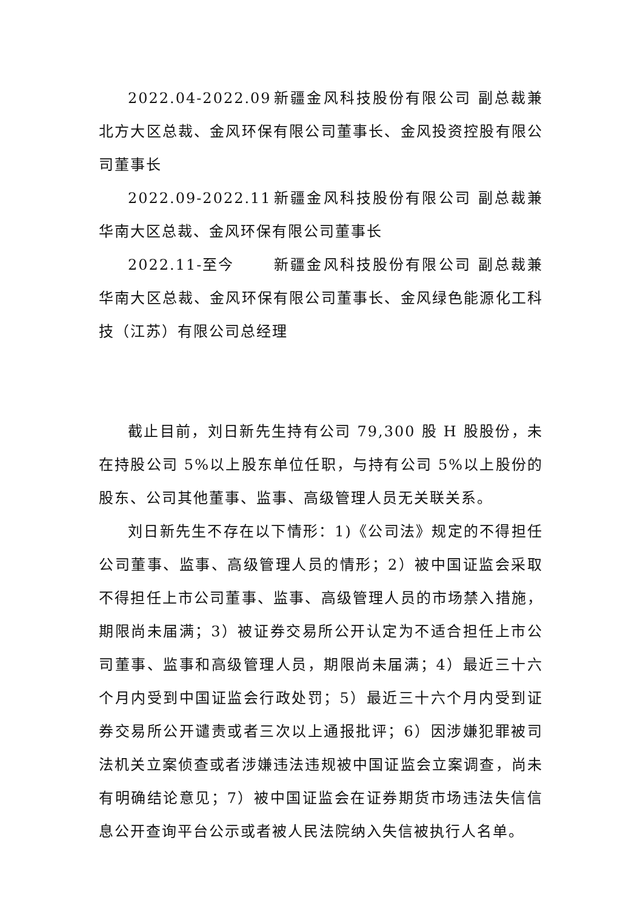2022.04-2022.09 新疆金风科技股份有限公司 副总裁兼北方大区总裁、金风环保有限公司董事长、金风投资控股有限公司董事长
2022.09-2022.11 新疆金风科技股份有限公司 副总裁兼华南大区总裁、金风环保有限公司董事长
2022.11-至今 新疆金风科技股份有限公司 副总裁兼华南大区总裁、金风环保有限公司董事长、金风绿色能源化工科技（江苏）有限公司总经理
截止目前，刘日新先生持有公司 79,300 股 H 股股份，未在持股公司 5%以上股东单位任职，与持有公司 5%以上股份的股东、公司其他董事、监事、高级管理人员无关联关系。
刘日新先生不存在以下情形：1)《公司法》规定的不得担任公司董事、监事、高级管理人员的情形；2）被中国证监会采取不得担任上市公司董事、监事、高级管理人员的市场禁入措施，期限尚未届满；3）被证券交易所公开认定为不适合担任上市公司董事、监事和高级管理人员，期限尚未届满；4）最近三十六个月内受到中国证监会行政处罚；5）最近三十六个月内受到证券交易所公开谴责或者三次以上通报批评；6）因涉嫌犯罪被司法机关立案侦查或者涉嫌违法违规被中国证监会立案调查，尚未有明确结论意见；7）被中国证监会在证券期货市场违法失信信息公开查询平台公示或者被人民法院纳入失信被执行人名单。